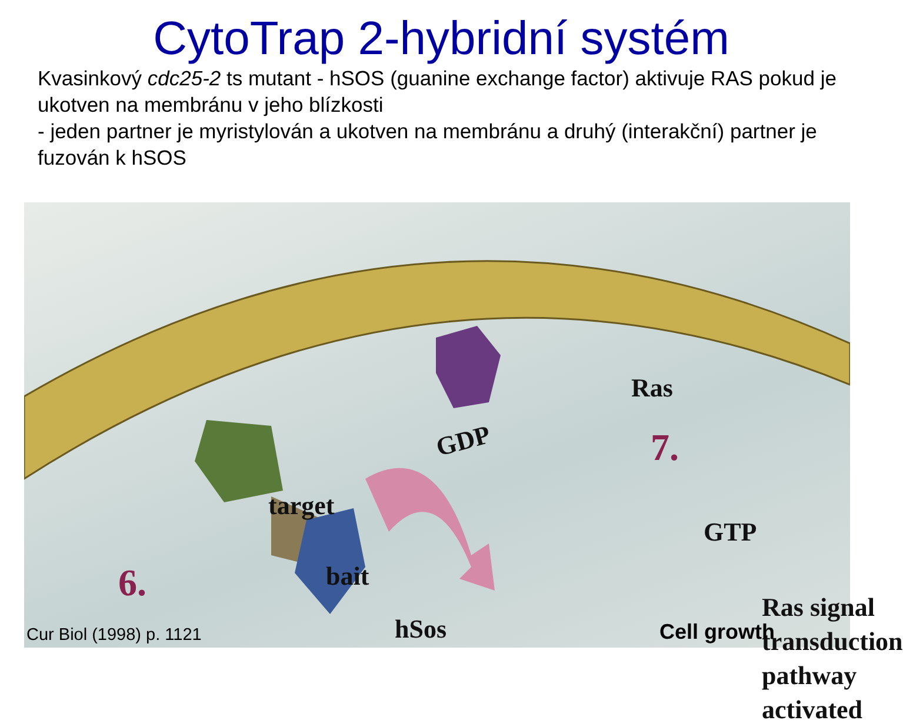CytoTrap 2-hybridní systém
Kvasinkový cdc25-2 ts mutant - hSOS (guanine exchange factor) aktivuje RAS pokud je ukotven na membránu v jeho blízkosti
- jeden partner je myristylován a ukotven na membránu a druhý (interakční) partner je fuzován k hSOS
Ras
GDP 7.
target
GTP
6. bait
hSos
Ras signal
transduction
pathway
activated
Cur Biol (1998) p. 1121 Cell growth